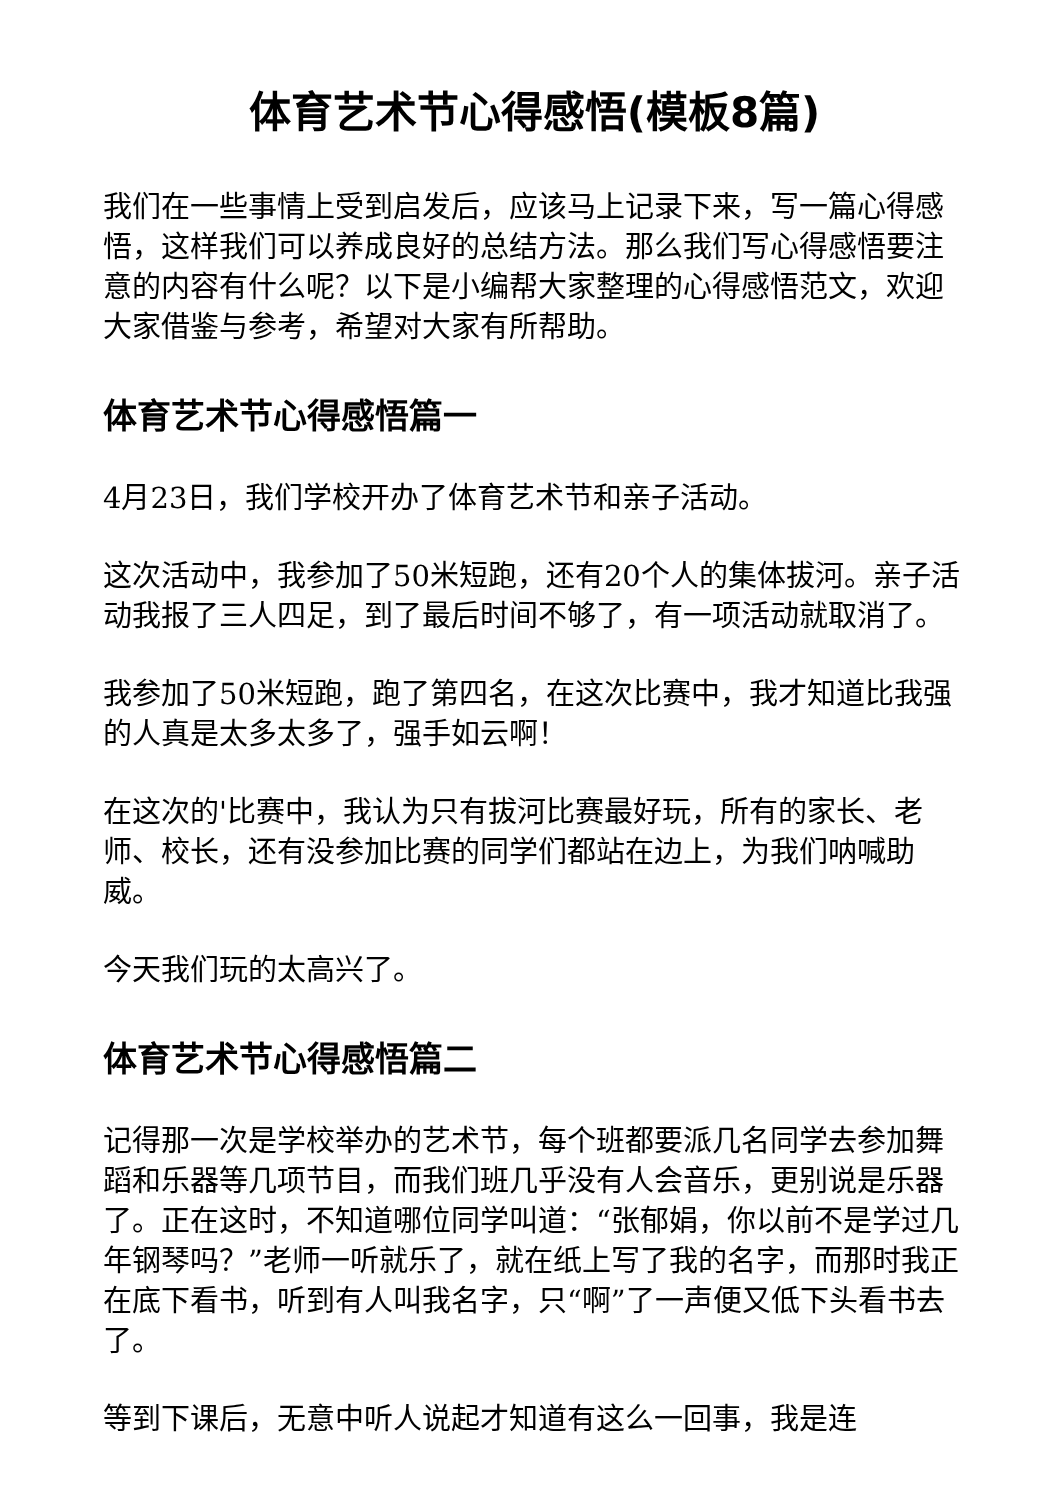体育艺术节心得感悟(模板8篇)
我们在一些事情上受到启发后，应该马上记录下来，写一篇心得感悟，这样我们可以养成良好的总结方法。那么我们写心得感悟要注意的内容有什么呢？以下是小编帮大家整理的心得感悟范文，欢迎大家借鉴与参考，希望对大家有所帮助。
体育艺术节心得感悟篇一
4月23日，我们学校开办了体育艺术节和亲子活动。
这次活动中，我参加了50米短跑，还有20个人的集体拔河。亲子活动我报了三人四足，到了最后时间不够了，有一项活动就取消了。
我参加了50米短跑，跑了第四名，在这次比赛中，我才知道比我强的人真是太多太多了，强手如云啊！
在这次的'比赛中，我认为只有拔河比赛最好玩，所有的家长、老师、校长，还有没参加比赛的同学们都站在边上，为我们呐喊助威。
今天我们玩的太高兴了。
体育艺术节心得感悟篇二
记得那一次是学校举办的艺术节，每个班都要派几名同学去参加舞蹈和乐器等几项节目，而我们班几乎没有人会音乐，更别说是乐器了。正在这时，不知道哪位同学叫道：“张郁娟，你以前不是学过几年钢琴吗？”老师一听就乐了，就在纸上写了我的名字，而那时我正在底下看书，听到有人叫我名字，只“啊”了一声便又低下头看书去了。
等到下课后，无意中听人说起才知道有这么一回事，我是连